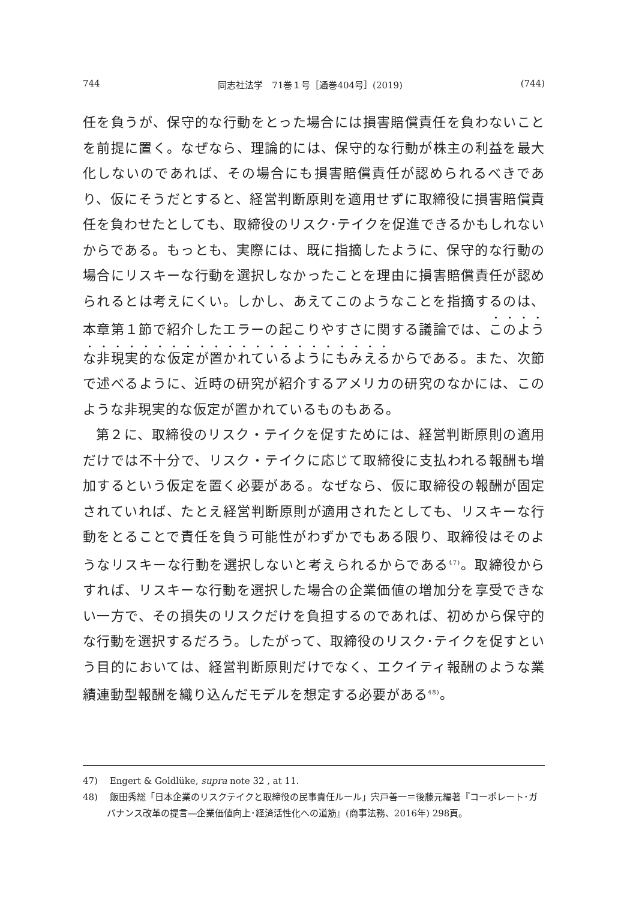744 同志社法学　71巻１号［通巻404号］(2019) (744)
任を負うが、保守的な行動をとった場合には損害賠償責任を負わないことを前提に置く。なぜなら、理論的には、保守的な行動が株主の利益を最大化しないのであれば、その場合にも損害賠償責任が認められるべきであり、仮にそうだとすると、経営判断原則を適用せずに取締役に損害賠償責任を負わせたとしても、取締役のリスク･テイクを促進できるかもしれないからである。もっとも、実際には、既に指摘したように、保守的な行動の場合にリスキーな行動を選択しなかったことを理由に損害賠償責任が認められるとは考えにくい。しかし、あえてこのようなことを指摘するのは、本章第１節で紹介したエラーの起こりやすさに関する議論では、このような非現実的な仮定が置かれているようにもみえるからである。また、次節で述べるように、近時の研究が紹介するアメリカの研究のなかには、このような非現実的な仮定が置かれているものもある。
第２に、取締役のリスク・テイクを促すためには、経営判断原則の適用だけでは不十分で、リスク・テイクに応じて取締役に支払われる報酬も増加するという仮定を置く必要がある。なぜなら、仮に取締役の報酬が固定されていれば、たとえ経営判断原則が適用されたとしても、リスキーな行動をとることで責任を負う可能性がわずかでもある限り、取締役はそのようなリスキーな行動を選択しないと考えられるからである<sup>47)</sup>。取締役からすれば、リスキーな行動を選択した場合の企業価値の増加分を享受できない一方で、その損失のリスクだけを負担するのであれば、初めから保守的な行動を選択するだろう。したがって、取締役のリスク･テイクを促すという目的においては、経営判断原則だけでなく、エクイティ報酬のような業績連動型報酬を織り込んだモデルを想定する必要がある<sup>48)</sup>。
47)　 Engert & Goldlüke, supra note 32 , at 11.
48)　 飯田秀総「日本企業のリスクテイクと取締役の民事責任ルール」宍戸善一＝後藤元編著『コーポレート･ガバナンス改革の提言―企業価値向上･経済活性化への道筋』(商事法務、2016年) 298頁。